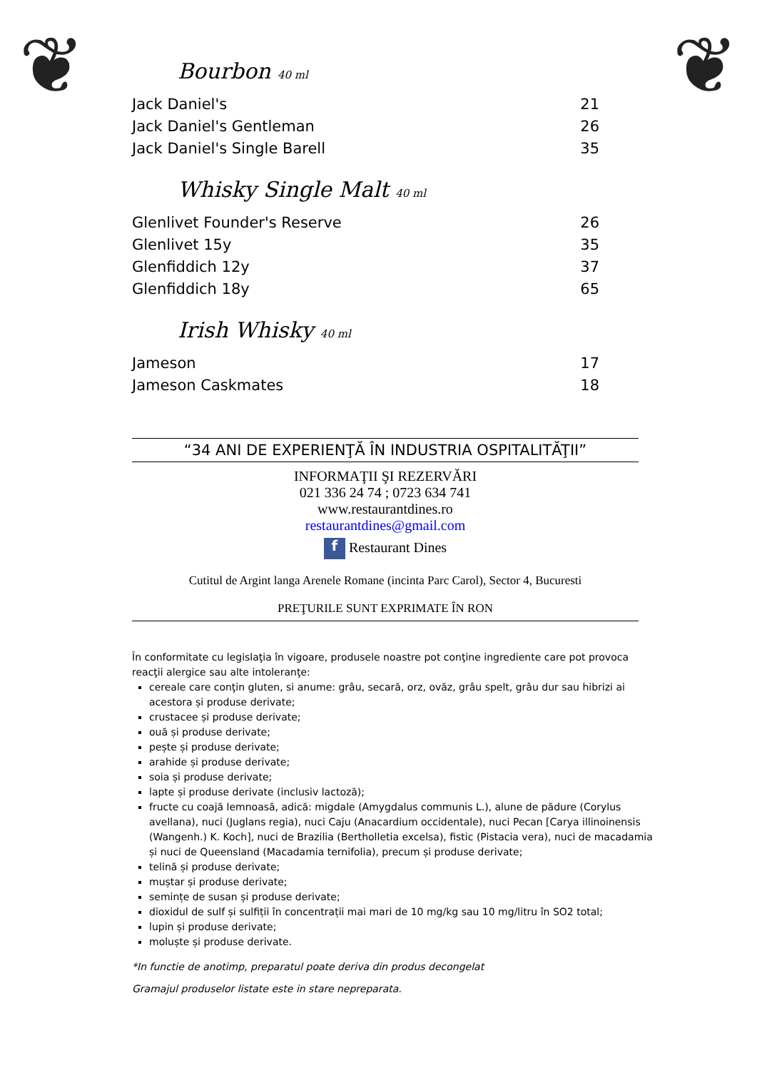❦ ❦
Bourbon 40 ml
Jack Daniel's 21
Jack Daniel's Gentleman 26
Jack Daniel's Single Barell 35
Whisky Single Malt 40 ml
Glenlivet Founder's Reserve 26
Glenlivet 15y 35
Glenfiddich 12y 37
Glenfiddich 18y 65
Irish Whisky 40 ml
Jameson 17
Jameson Caskmates 18
“34 ANI DE EXPERIENŢĂ ÎN INDUSTRIA OSPITALITĂŢII”
INFORMAŢII ŞI REZERVĂRI
021 336 24 74 ; 0723 634 741
www.restaurantdines.ro
restaurantdines@gmail.com
f Restaurant Dines
Cutitul de Argint langa Arenele Romane (incinta Parc Carol), Sector 4, Bucuresti
PREŢURILE SUNT EXPRIMATE ÎN RON
În conformitate cu legislaţia în vigoare, produsele noastre pot conţine ingrediente care pot provoca reacţii alergice sau alte intoleranţe:
cereale care conţin gluten, si anume: grâu, secară, orz, ovăz, grâu spelt, grâu dur sau hibrizi ai acestora și produse derivate;
crustacee și produse derivate;
ouă și produse derivate;
pește și produse derivate;
arahide și produse derivate;
soia și produse derivate;
lapte și produse derivate (inclusiv lactoză);
fructe cu coajă lemnoasă, adică: migdale (Amygdalus communis L.), alune de pădure (Corylus avellana), nuci (Juglans regia), nuci Caju (Anacardium occidentale), nuci Pecan [Carya illinoinensis (Wangenh.) K. Koch], nuci de Brazilia (Bertholletia excelsa), fistic (Pistacia vera), nuci de macadamia și nuci de Queensland (Macadamia ternifolia), precum și produse derivate;
telină și produse derivate;
muștar și produse derivate;
semințe de susan și produse derivate;
dioxidul de sulf și sulfiții în concentrații mai mari de 10 mg/kg sau 10 mg/litru în SO2 total;
lupin și produse derivate;
moluște și produse derivate.
*In functie de anotimp, preparatul poate deriva din produs decongelat
Gramajul produselor listate este in stare nepreparata.